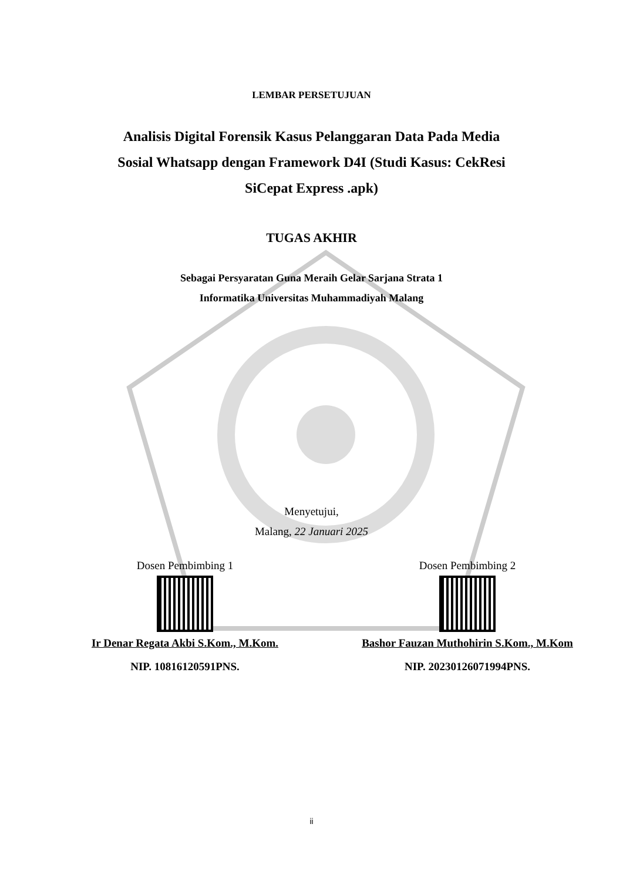LEMBAR PERSETUJUAN
Analisis Digital Forensik Kasus Pelanggaran Data Pada Media
Sosial Whatsapp dengan Framework D4I (Studi Kasus: CekResi
SiCepat Express .apk)
TUGAS AKHIR
Sebagai Persyaratan Guna Meraih Gelar Sarjana Strata 1
Informatika Universitas Muhammadiyah Malang
Menyetujui,
Malang, 22 Januari 2025
Dosen Pembimbing 1
Ir Denar Regata Akbi S.Kom., M.Kom.
NIP. 10816120591PNS.
Dosen Pembimbing 2
Bashor Fauzan Muthohirin S.Kom., M.Kom
NIP. 20230126071994PNS.
ii